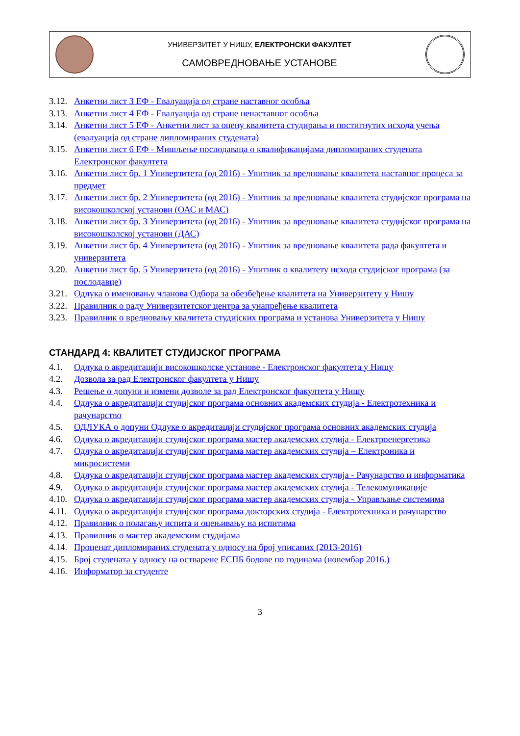УНИВЕРЗИТЕТ У НИШУ, ЕЛЕКТРОНСКИ ФАКУЛТЕТ
САМОВРЕДНОВАЊЕ УСТАНОВЕ
3.12. Анкетни лист 3 ЕФ - Евалуација од стране наставног особља
3.13. Анкетни лист 4 ЕФ - Евалуација од стране ненаставног особља
3.14. Анкетни лист 5 ЕФ - Анкетни лист за оцену квалитета студирања и постигнутих исхода учења (евалуација од стране дипломираних студената)
3.15. Анкетни лист 6 ЕФ - Мишљење послодаваца о квалификацијама дипломираних студената Електронског факултета
3.16. Анкетни лист бр. 1 Универзитета (од 2016) - Упитник за вредновање квалитета наставног процеса за предмет
3.17. Анкетни лист бр. 2 Универзитета (од 2016) - Упитник за вредновање квалитета студијског програма на високошколској установи (ОАС и МАС)
3.18. Анкетни лист бр. 3 Универзитета (од 2016) - Упитник за вредновање квалитета студијског програма на високошколској установи (ДАС)
3.19. Анкетни лист бр. 4 Универзитета (од 2016) - Упитник за вредновање квалитета рада факултета и универзитета
3.20. Анкетни лист бр. 5 Универзитета (од 2016) - Упитник о квалитету исхода студијског програма (за послодавце)
3.21. Одлука о именовању чланова Одбора за обезбеђење квалитета на Универзитету у Нишу
3.22. Правилник о раду Универзитетског центра за унапређење квалитета
3.23. Правилник о вредновању квалитета студијских програма и установа Универзитета у Нишу
СТАНДАРД 4: КВАЛИТЕТ СТУДИЈСКОГ ПРОГРАМА
4.1. Одлука о акредитацији високошколске установе - Електронског факултета у Нишу
4.2. Дозвола за рад Електронског факултета у Нишу
4.3. Решење о допуни и измени дозволе за рад Електронског факултета у Нишу
4.4. Одлука о акредитацији студијског програма основних академских студија - Електротехника и рачунарство
4.5. ОДЛУКА о допуни Одлуке о акредитацији студијског програма основних академских студија
4.6. Одлука о акредитацији студијског програма мастер академских студија - Електроенергетика
4.7. Одлука о акредитацији студијског програма мастер академских студија – Електроника и микросистеми
4.8. Одлука о акредитацији студијског програма мастер академских студија - Рачунарство и информатика
4.9. Одлука о акредитацији студијског програма мастер академских студија - Телекомуникације
4.10. Одлука о акредитацији студијског програма мастер академских студија - Управљање системима
4.11. Одлука о акредитацији студијског програма докторских студија - Електротехника и рачунарство
4.12. Правилник о полагању испита и оцењивању на испитима
4.13. Правилник о мастер академским студијама
4.14. Проценат дипломираних студената у односу на број уписаних (2013-2016)
4.15. Број студената у односу на остварене ЕСПБ бодове по годинама (новембар 2016.)
4.16. Информатор за студенте
3